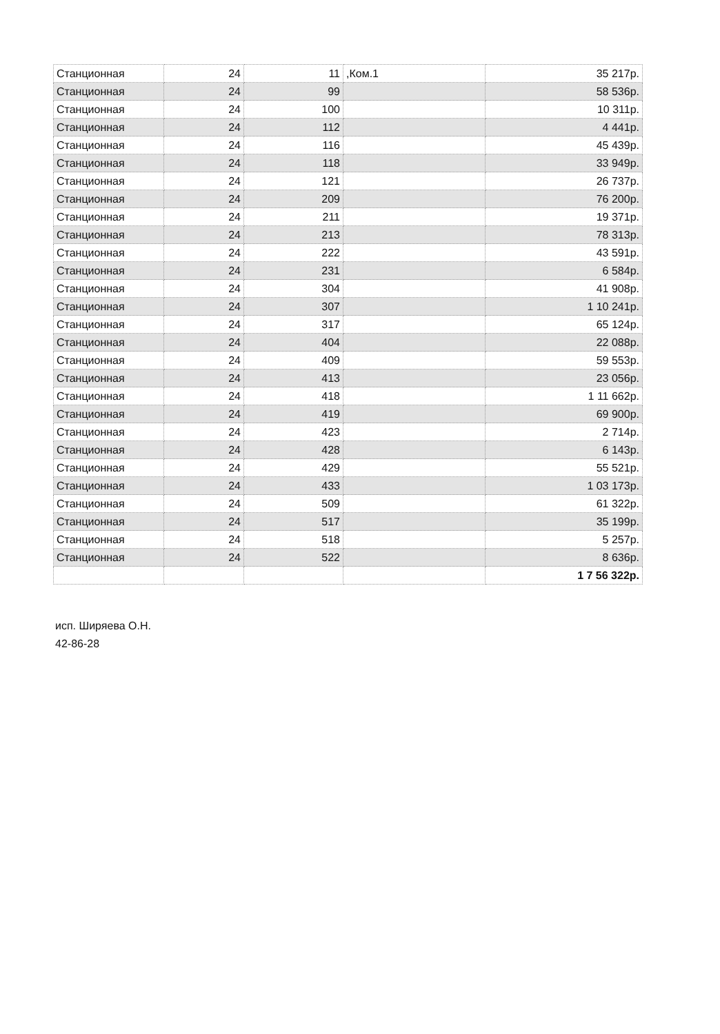| Станционная | 24 | 11 | ,Ком.1 | 35 217р. |
| Станционная | 24 | 99 | | 58 536р. |
| Станционная | 24 | 100 | | 10 311р. |
| Станционная | 24 | 112 | | 4 441р. |
| Станционная | 24 | 116 | | 45 439р. |
| Станционная | 24 | 118 | | 33 949р. |
| Станционная | 24 | 121 | | 26 737р. |
| Станционная | 24 | 209 | | 76 200р. |
| Станционная | 24 | 211 | | 19 371р. |
| Станционная | 24 | 213 | | 78 313р. |
| Станционная | 24 | 222 | | 43 591р. |
| Станционная | 24 | 231 | | 6 584р. |
| Станционная | 24 | 304 | | 41 908р. |
| Станционная | 24 | 307 | | 1 10 241р. |
| Станционная | 24 | 317 | | 65 124р. |
| Станционная | 24 | 404 | | 22 088р. |
| Станционная | 24 | 409 | | 59 553р. |
| Станционная | 24 | 413 | | 23 056р. |
| Станционная | 24 | 418 | | 1 11 662р. |
| Станционная | 24 | 419 | | 69 900р. |
| Станционная | 24 | 423 | | 2 714р. |
| Станционная | 24 | 428 | | 6 143р. |
| Станционная | 24 | 429 | | 55 521р. |
| Станционная | 24 | 433 | | 1 03 173р. |
| Станционная | 24 | 509 | | 61 322р. |
| Станционная | 24 | 517 | | 35 199р. |
| Станционная | 24 | 518 | | 5 257р. |
| Станционная | 24 | 522 | | 8 636р. |
| | | | | 1 7 56 322р. |
исп. Ширяева О.Н.
42-86-28